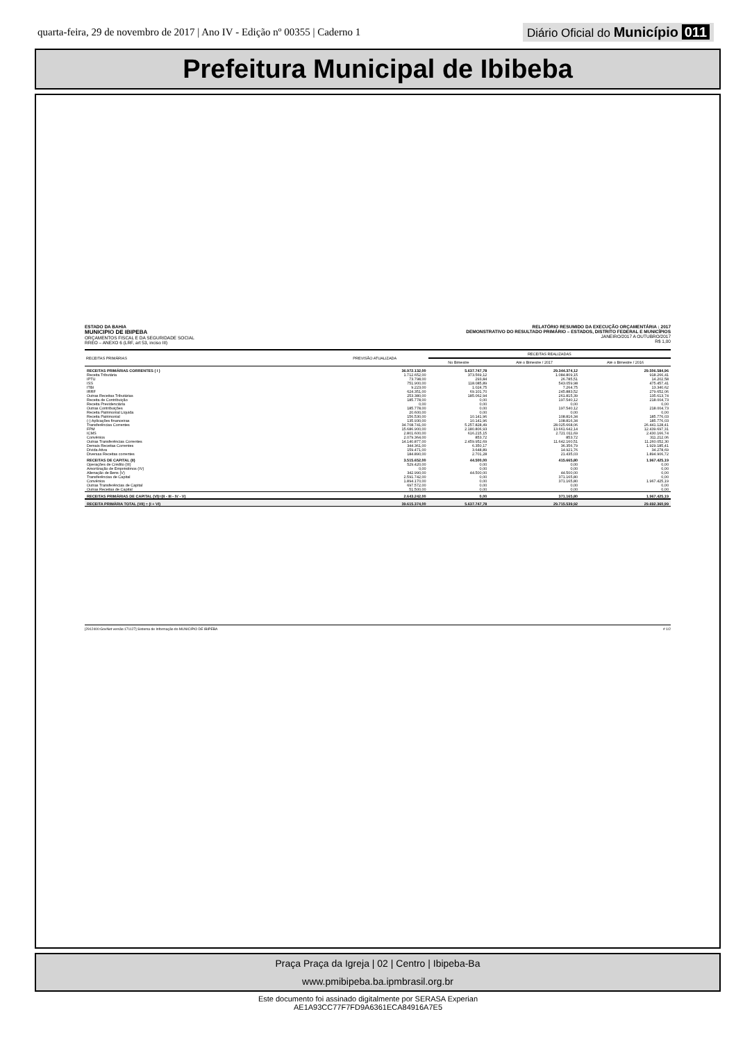quarta-feira, 29 de novembro de 2017 | Ano IV - Edição nº 00355 | Caderno 1 Diário Oficial do Município 011
Prefeitura Municipal de Ibibeba
ESTADO DA BAHIA
MUNICIPIO DE IBIPEBA
ORÇAMENTOS FISCAL E DA SEGURIDADE SOCIAL
RREO – ANEXO 6 (LRF, art 53, inciso III)
RELATÓRIO RESUMIDO DA EXECUÇÃO ORÇAMENTÁRIA : 2017
DEMONSTRATIVO DO RESULTADO PRIMÁRIO – ESTADOS, DISTRITO FEDERAL E MUNICÍPIOS
JANEIRO/2017 A OUTUBRO/2017
R$ 1,00
| RECEITAS PRIMÁRIAS | PREVISÃO ATUALIZADA | RECEITAS REALIZADAS | | |
| --- | --- | --- | --- | --- |
| | | No Bimestre | Até o Bimestre / 2017 | Até o Bimestre / 2016 |
| RECEITAS PRIMÁRIAS CORRENTES ( I ) | 36.972.132,00 | 5.637.747,78 | 29.344.374,12 | 29.506.584,96 |
| Receita Tributária | 1.712.652,00 | 373.569,12 | 1.084.809,15 | 918.266,41 |
| IPTU | 73.798,00 | 293,84 | 26.785,51 | 14.202,58 |
| ISS | 751.900,00 | 118.085,89 | 543.059,98 | 475.457,41 |
| ITBI | 9.223,00 | 1.024,75 | 7.264,75 | 13.340,62 |
| IRRF | 624.351,00 | 69.101,70 | 245.883,52 | 279.652,06 |
| Outras Receitas Tributárias | 253.380,00 | 185.062,94 | 261.815,39 | 135.613,74 |
| Receita de Contribuição | 185.778,00 | 0,00 | 197.540,12 | 218.004,73 |
| Receita Previdenciária | 0,00 | 0,00 | 0,00 | 0,00 |
| Outras Contribuições | 185.778,00 | 0,00 | 197.540,12 | 218.004,73 |
| Receita Patrimonial Líquida | 20.600,00 | 0,00 | 0,00 | 0,00 |
| Receita Patrimonial | 156.530,00 | 10.141,96 | 108.816,34 | 185.776,03 |
| (-) Aplicações financeiras | 135.930,00 | 10.141,96 | 108.816,34 | 185.776,03 |
| Transferências Correntes | 34.708.741,00 | 5.257.828,49 | 28.025.668,06 | 26.441.128,41 |
| FPM | 15.686.900,00 | 2.180.806,93 | 13.661.642,14 | 12.439.697,31 |
| ICMS | 2.801.600,00 | 616.215,15 | 2.721.011,69 | 2.430.166,74 |
| Convênios | 2.079.364,00 | 853,72 | 853,72 | 311.212,06 |
| Outras Transferências Correntes | 14.140.877,00 | 2.459.952,69 | 11.642.160,51 | 11.260.052,30 |
| Demais Receitas Correntes | 344.361,00 | 6.350,17 | 36.356,79 | 1.929.185,41 |
| Dívida Ativa | 159.471,00 | 3.648,89 | 14.921,76 | 34.278,69 |
| Diversas Receitas correntes | 184.890,00 | 2.701,28 | 21.435,03 | 1.894.906,72 |
| RECEITAS DE CAPITAL (II) | 3.515.652,00 | 44.500,00 | 415.665,80 | 1.967.425,19 |
| Operações de Crédito (III) | 529.420,00 | 0,00 | 0,00 | 0,00 |
| Amortização de Empréstimos (IV) | 0,00 | 0,00 | 0,00 | 0,00 |
| Alienação de Bens (V) | 342.990,00 | 44.500,00 | 44.500,00 | 0,00 |
| Transferências de Capital | 2.591.742,00 | 0,00 | 371.165,80 | 0,00 |
| Convênios | 1.894.170,00 | 0,00 | 371.165,80 | 1.967.425,19 |
| Outras Transferências de Capital | 697.572,00 | 0,00 | 0,00 | 0,00 |
| Outras Receitas de Capital | 51.500,00 | 0,00 | 0,00 | 0,00 |
| RECEITAS PRIMÁRIAS DE CAPITAL (VI)=(II - III - IV - V) | 2.643.242,00 | 0,00 | 371.165,80 | 1.967.425,19 |
| RECEITA PRIMÁRIA TOTAL (VII) = (I + VI) | 39.615.374,00 | 5.637.747,78 | 29.715.539,92 | 29.692.360,99 |
[2912400:GovNet versão:171127] Sistema de Informação do MUNICIPIO DE IBIPEBA # 1/2
Praça Praça da Igreja | 02 | Centro | Ibipeba-Ba
www.pmibipeba.ba.ipmbrasil.org.br
Este documento foi assinado digitalmente por SERASA Experian
AE1A93CC77F7FD9A6361ECA84916A7E5